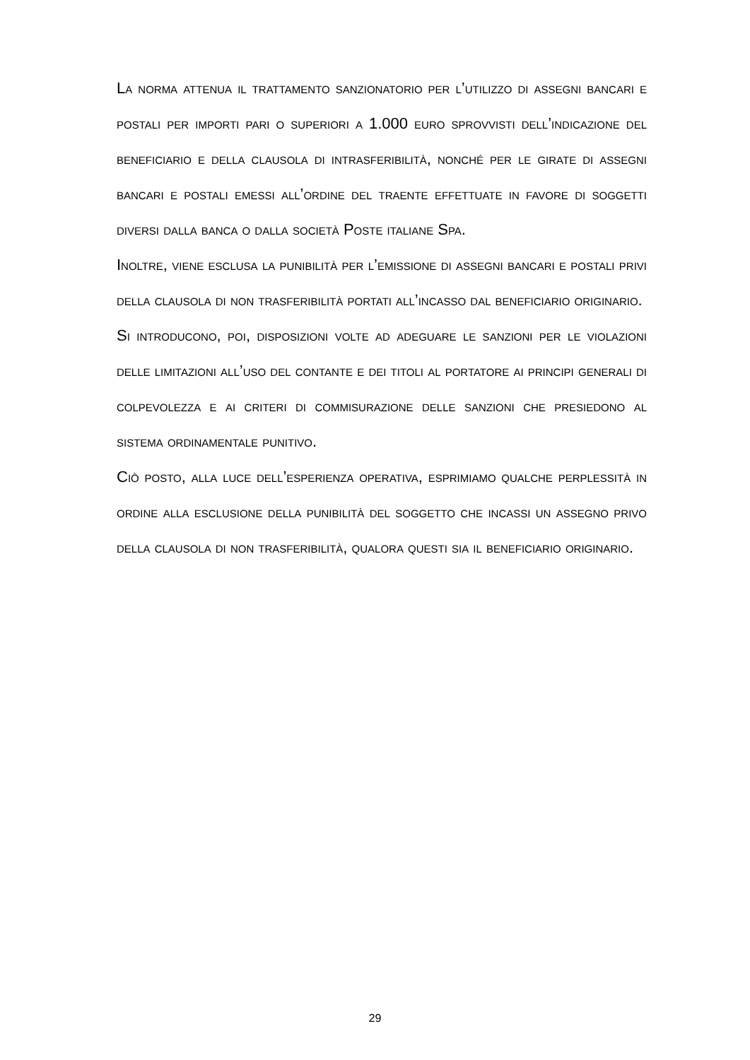La norma attenua il trattamento sanzionatorio per l’utilizzo di assegni bancari e postali per importi pari o superiori a 1.000 euro sprovvisti dell’indicazione del beneficiario e della clausola di intrasferibilità, nonché per le girate di assegni bancari e postali emessi all’ordine del traente effettuate in favore di soggetti diversi dalla banca o dalla società Poste italiane Spa.
Inoltre, viene esclusa la punibilità per l’emissione di assegni bancari e postali privi della clausola di non trasferibilità portati all’incasso dal beneficiario originario.
Si introducono, poi, disposizioni volte ad adeguare le sanzioni per le violazioni delle limitazioni all’uso del contante e dei titoli al portatore ai principi generali di colpevolezza e ai criteri di commisurazione delle sanzioni che presiedono al sistema ordinamentale punitivo.
Ciò posto, alla luce dell’esperienza operativa, esprimiamo qualche perplessità in ordine alla esclusione della punibilità del soggetto che incassi un assegno privo della clausola di non trasferibilità, qualora questi sia il beneficiario originario.
29